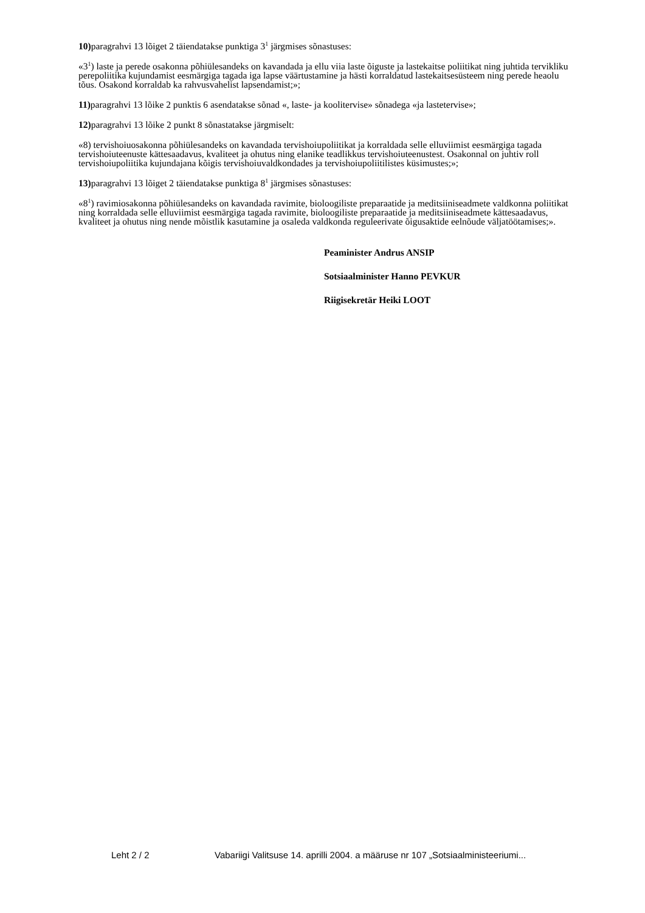10) paragrahvi 13 lõiget 2 täiendatakse punktiga 3<sup>1</sup> järgmises sõnastuses:
«3<sup>1</sup>) laste ja perede osakonna põhiülesandeks on kavandada ja ellu viia laste õiguste ja lastekaitse poliitikat ning juhtida tervikliku perepoliitika kujundamist eesmärgiga tagada iga lapse väärtustamine ja hästi korraldatud lastekaitsesüsteem ning perede heaolu tõus. Osakond korraldab ka rahvusvahelist lapsendamist;»;
11) paragrahvi 13 lõike 2 punktis 6 asendatakse sõnad «, laste- ja koolitervise» sõnadega «ja lastetervise»;
12) paragrahvi 13 lõike 2 punkt 8 sõnastatakse järgmiselt:
«8) tervishoiuosakonna põhiülesandeks on kavandada tervishoiupoliitikat ja korraldada selle elluviimist eesmärgiga tagada tervishoiuteenuste kättesaadavus, kvaliteet ja ohutus ning elanike teadlikkus tervishoiuteenustest. Osakonnal on juhtiv roll tervishoiupoliitika kujundajana kõigis tervishoiuvaldkondades ja tervishoiupoliitilistes küsimustes;»;
13) paragrahvi 13 lõiget 2 täiendatakse punktiga 8<sup>1</sup> järgmises sõnastuses:
«8<sup>1</sup>) ravimiosakonna põhiülesandeks on kavandada ravimite, bioloogiliste preparaatide ja meditsiiniseadmete valdkonna poliitikat ning korraldada selle elluviimist eesmärgiga tagada ravimite, bioloogiliste preparaatide ja meditsiiniseadmete kättesaadavus, kvaliteet ja ohutus ning nende mõistlik kasutamine ja osaleda valdkonda reguleerivate õigusaktide eelnõude väljatöötamises;».
Peaminister Andrus ANSIP
Sotsiaalminister Hanno PEVKUR
Riigisekretär Heiki LOOT
Leht 2 / 2 Vabariigi Valitsuse 14. aprilli 2004. a määruse nr 107 „Sotsiaalministeeriumi...